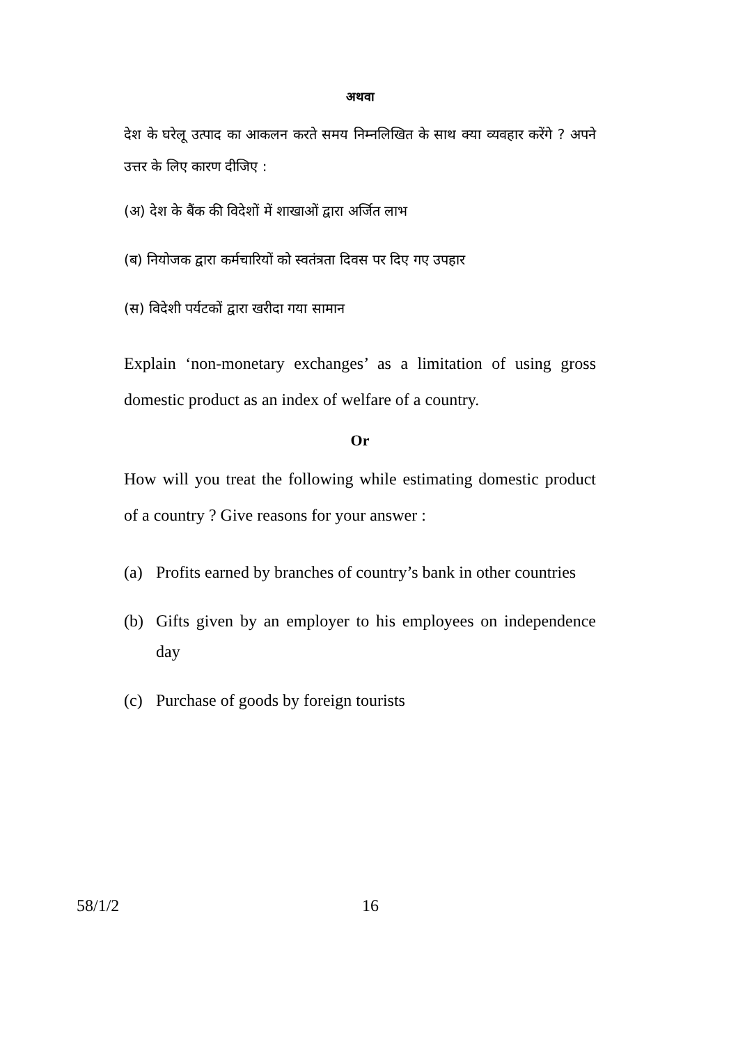अथवा
देश के घरेलू उत्पाद का आकलन करते समय निम्नलिखित के साथ क्या व्यवहार करेंगे ? अपने उत्तर के लिए कारण दीजिए :
(अ) देश के बैंक की विदेशों में शाखाओं द्वारा अर्जित लाभ
(ब) नियोजक द्वारा कर्मचारियों को स्वतंत्रता दिवस पर दिए गए उपहार
(स) विदेशी पर्यटकों द्वारा खरीदा गया सामान
Explain ‘non-monetary exchanges’ as a limitation of using gross domestic product as an index of welfare of a country.
Or
How will you treat the following while estimating domestic product of a country ? Give reasons for your answer :
(a) Profits earned by branches of country’s bank in other countries
(b) Gifts given by an employer to his employees on independence day
(c) Purchase of goods by foreign tourists
58/1/2 16